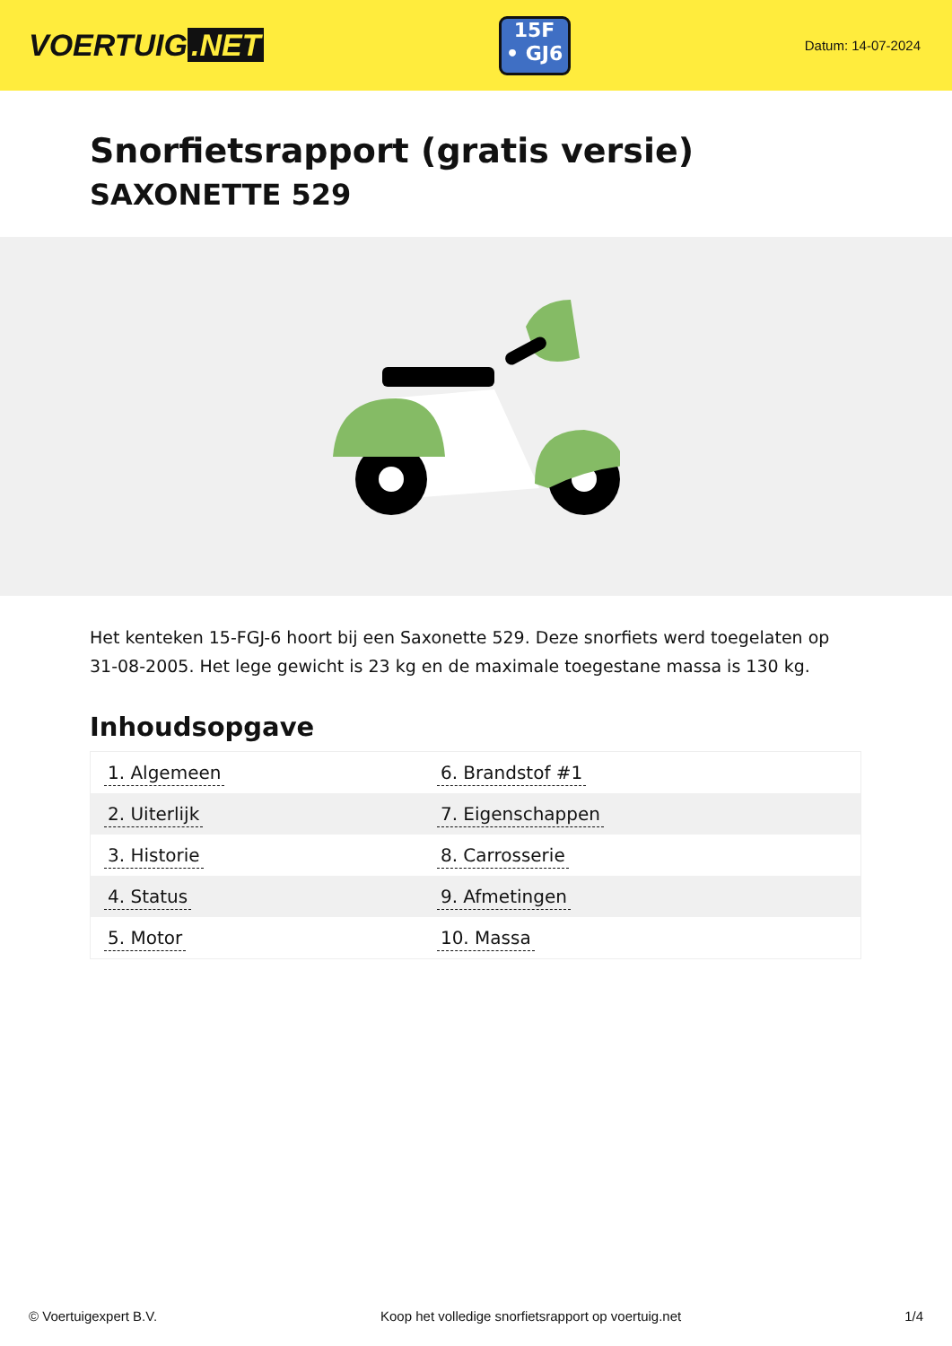VOERTUIG.NET
15F
• GJ6
Datum: 14-07-2024
Snorfietsrapport (gratis versie)
SAXONETTE 529
Het kenteken 15-FGJ-6 hoort bij een Saxonette 529. Deze snorfiets werd toegelaten op 31-08-2005. Het lege gewicht is 23 kg en de maximale toegestane massa is 130 kg.
Inhoudsopgave
| 1. Algemeen | 6. Brandstof #1 |
| 2. Uiterlijk | 7. Eigenschappen |
| 3. Historie | 8. Carrosserie |
| 4. Status | 9. Afmetingen |
| 5. Motor | 10. Massa |
© Voertuigexpert B.V. Koop het volledige snorfietsrapport op voertuig.net 1/4